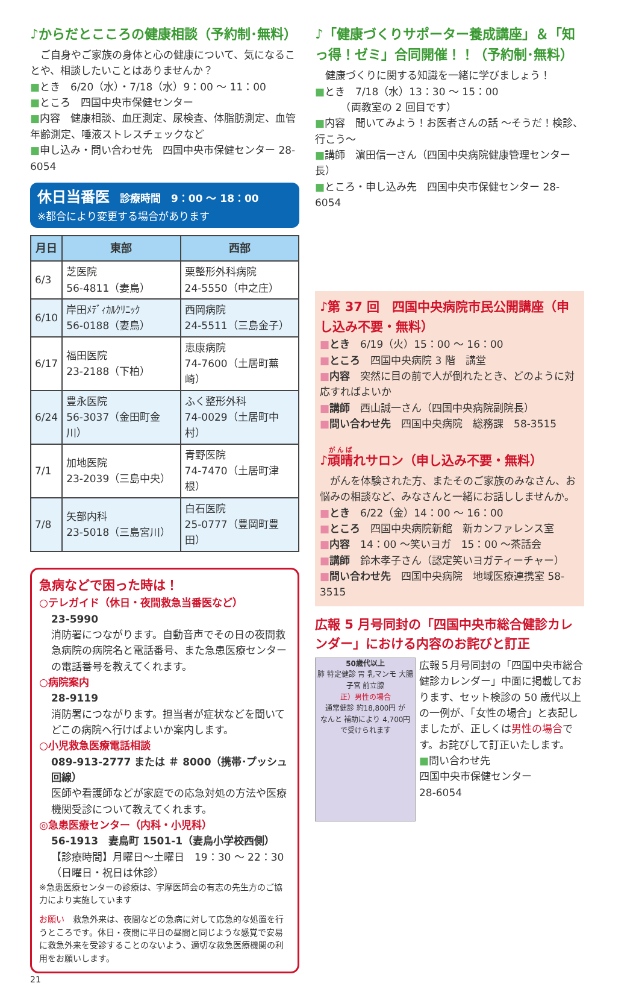♪からだとこころの健康相談（予約制･無料）
　ご自身やご家族の身体と心の健康について、気になることや、相談したいことはありませんか？
■とき　6/20（水）・7/18（水）9：00 ～ 11：00
■ところ　四国中央市保健センター
■内容　健康相談、血圧測定、尿検査、体脂肪測定、血管年齢測定、唾液ストレスチェックなど
■申し込み・問い合わせ先　四国中央市保健センター 28-6054
休日当番医　診療時間　9：00 ～ 18：00
※都合により変更する場合があります
| 月日 | 東部 | 西部 |
| --- | --- | --- |
| 6/3 | 芝医院 56-4811（妻鳥） | 栗整形外科病院 24-5550（中之庄） |
| 6/10 | 岸田ﾒﾃﾞｨｶﾙｸﾘﾆｯｸ 56-0188（妻鳥） | 西岡病院 24-5511（三島金子） |
| 6/17 | 福田医院 23-2188（下柏） | 恵康病院 74-7600（土居町蕪崎） |
| 6/24 | 豊永医院 56-3037（金田町金川） | ふく整形外科 74-0029（土居町中村） |
| 7/1 | 加地医院 23-2039（三島中央） | 青野医院 74-7470（土居町津根） |
| 7/8 | 矢部内科 23-5018（三島宮川） | 白石医院 25-0777（豊岡町豊田） |
急病などで困った時は！
○テレガイド（休日・夜間救急当番医など）
23-5990
消防署につながります。自動音声でその日の夜間救急病院の病院名と電話番号、また急患医療センターの電話番号を教えてくれます。
○病院案内
28-9119
消防署につながります。担当者が症状などを聞いてどこの病院へ行けばよいか案内します。
○小児救急医療電話相談
089-913-2777 または ＃ 8000（携帯･プッシュ回線）
医師や看護師などが家庭での応急対処の方法や医療機関受診について教えてくれます。
◎急患医療センター（内科・小児科）
56-1913　妻鳥町 1501-1（妻鳥小学校西側）
【診療時間】月曜日～土曜日　19：30 ～ 22：30
（日曜日・祝日は休診）
※急患医療センターの診療は、宇摩医師会の有志の先生方のご協力により実施しています
お願い　救急外来は、夜間などの急病に対して応急的な処置を行うところです。休日・夜間に平日の昼間と同じような感覚で安易に救急外来を受診することのないよう、適切な救急医療機関の利用をお願いします。
21
♪「健康づくりサポーター養成講座」＆「知っ得！ゼミ」合同開催！！（予約制･無料）
　健康づくりに関する知識を一緒に学びましょう！
■とき　7/18（水）13：30 ～ 15：00
　　　（両教室の 2 回目です）
■内容　聞いてみよう！お医者さんの話 ～そうだ！検診、行こう～
■講師　濵田信一さん（四国中央病院健康管理センター長）
■ところ・申し込み先　四国中央市保健センター 28-6054
♪第 37 回　四国中央病院市民公開講座（申し込み不要・無料）
■とき　6/19（火）15：00 ～ 16：00
■ところ　四国中央病院 3 階　講堂
■内容　突然に目の前で人が倒れたとき、どのように対応すればよいか
■講師　西山誠一さん（四国中央病院副院長）
■問い合わせ先　四国中央病院　総務課　58-3515
♪頑晴れサロン（申し込み不要・無料）
　がんを体験された方、またそのご家族のみなさん、お悩みの相談など、みなさんと一緒にお話ししませんか。
■とき　6/22（金）14：00 ～ 16：00
■ところ　四国中央病院新館　新カンファレンス室
■内容　14：00 ～笑いヨガ　15：00 ～茶話会
■講師　鈴木孝子さん（認定笑いヨガティーチャー）
■問い合わせ先　四国中央病院　地域医療連携室 58-3515
広報 5 月号同封の「四国中央市総合健診カレンダー」における内容のお詫びと訂正
50歳代以上
肺 特定健診 胃 乳マンモ 大腸 子宮 前立腺
正）男性の場合
通常健診 約18,800円 が
なんと 補助により 4,700円 で受けられます
広報５月号同封の「四国中央市総合健診カレンダー」中面に掲載しております、セット検診の 50 歳代以上の一例が、「女性の場合」と表記しましたが、正しくは男性の場合です。お詫びして訂正いたします。
■問い合わせ先
四国中央市保健センター
28-6054